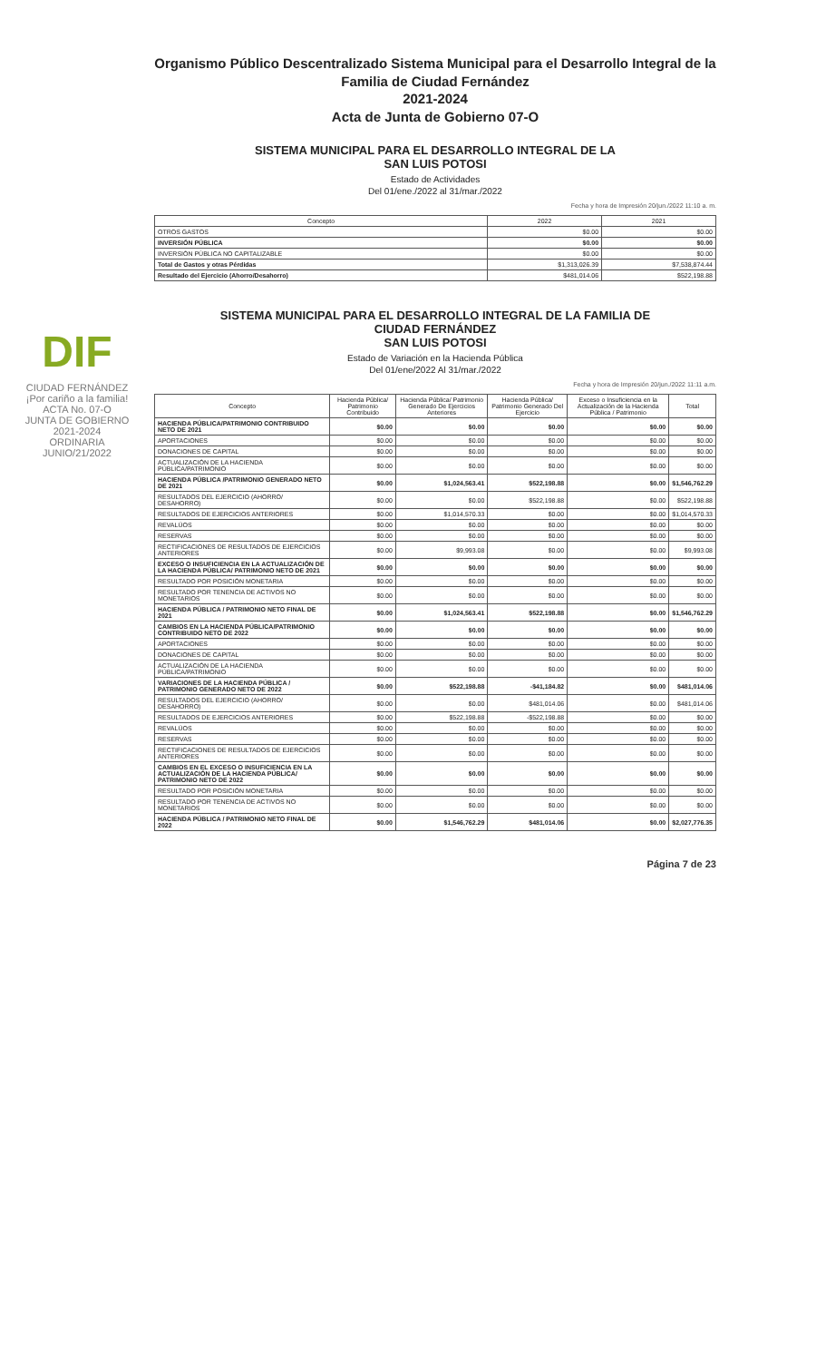DIF
CIUDAD FERNÁNDEZ
¡Por cariño a la familia!
ACTA No. 07-O
JUNTA DE GOBIERNO
2021-2024
ORDINARIA
JUNIO/21/2022
Organismo Público Descentralizado Sistema Municipal para el Desarrollo Integral de la Familia de Ciudad Fernández
2021-2024
Acta de Junta de Gobierno 07-O
SISTEMA MUNICIPAL PARA EL DESARROLLO INTEGRAL DE LA
SAN LUIS POTOSI
Estado de Actividades
Del 01/ene./2022 al 31/mar./2022
Fecha y hora de Impresión 20/jun./2022 11:10 a. m.
| Concepto | 2022 | 2021 |
| --- | --- | --- |
| OTROS GASTOS | $0.00 | $0.00 |
| INVERSIÓN PÚBLICA | $0.00 | $0.00 |
| INVERSIÓN PÚBLICA NO CAPITALIZABLE | $0.00 | $0.00 |
| Total de Gastos y otras Pérdidas | $1,313,026.39 | $7,538,874.44 |
| Resultado del Ejercicio (Ahorro/Desahorro) | $481,014.06 | $522,198.88 |
SISTEMA MUNICIPAL PARA EL DESARROLLO INTEGRAL DE LA FAMILIA DE
CIUDAD FERNÁNDEZ
SAN LUIS POTOSI
Estado de Variación en la Hacienda Pública
Del 01/ene/2022 Al 31/mar./2022
Fecha y hora de Impresión 20/jun./2022 11:11 a.m.
| Concepto | Hacienda Pública/ Patrimonio Contribuido | Hacienda Pública/ Patrimonio Generado De Ejercicios Anteriores | Hacienda Pública/ Patrimonio Generado Del Ejercicio | Exceso o Insuficiencia en la Actualización de la Hacienda Pública / Patrimonio | Total |
| --- | --- | --- | --- | --- | --- |
| HACIENDA PÚBLICA/PATRIMONIO CONTRIBUIDO NETO DE 2021 | $0.00 | $0.00 | $0.00 | $0.00 | $0.00 |
| APORTACIONES | $0.00 | $0.00 | $0.00 | $0.00 | $0.00 |
| DONACIONES DE CAPITAL | $0.00 | $0.00 | $0.00 | $0.00 | $0.00 |
| ACTUALIZACIÓN DE LA HACIENDA PÚBLICA/PATRIMONIO | $0.00 | $0.00 | $0.00 | $0.00 | $0.00 |
| HACIENDA PÚBLICA /PATRIMONIO GENERADO NETO DE 2021 | $0.00 | $1,024,563.41 | $522,198.88 | $0.00 | $1,546,762.29 |
| RESULTADOS DEL EJERCICIO (AHORRO/ DESAHORRO) | $0.00 | $0.00 | $522,198.88 | $0.00 | $522,198.88 |
| RESULTADOS DE EJERCICIOS ANTERIORES | $0.00 | $1,014,570.33 | $0.00 | $0.00 | $1,014,570.33 |
| REVALÚOS | $0.00 | $0.00 | $0.00 | $0.00 | $0.00 |
| RESERVAS | $0.00 | $0.00 | $0.00 | $0.00 | $0.00 |
| RECTIFICACIONES DE RESULTADOS DE EJERCICIOS ANTERIORES | $0.00 | $9,993.08 | $0.00 | $0.00 | $9,993.08 |
| EXCESO O INSUFICIENCIA EN LA ACTUALIZACIÓN DE LA HACIENDA PÚBLICA/ PATRIMONIO NETO DE 2021 | $0.00 | $0.00 | $0.00 | $0.00 | $0.00 |
| RESULTADO POR POSICIÓN MONETARIA | $0.00 | $0.00 | $0.00 | $0.00 | $0.00 |
| RESULTADO POR TENENCIA DE ACTIVOS NO MONETARIOS | $0.00 | $0.00 | $0.00 | $0.00 | $0.00 |
| HACIENDA PÚBLICA / PATRIMONIO NETO FINAL DE 2021 | $0.00 | $1,024,563.41 | $522,198.88 | $0.00 | $1,546,762.29 |
| CAMBIOS EN LA HACIENDA PÚBLICA/PATRIMONIO CONTRIBUIDO NETO DE 2022 | $0.00 | $0.00 | $0.00 | $0.00 | $0.00 |
| APORTACIONES | $0.00 | $0.00 | $0.00 | $0.00 | $0.00 |
| DONACIONES DE CAPITAL | $0.00 | $0.00 | $0.00 | $0.00 | $0.00 |
| ACTUALIZACIÓN DE LA HACIENDA PÚBLICA/PATRIMONIO | $0.00 | $0.00 | $0.00 | $0.00 | $0.00 |
| VARIACIONES DE LA HACIENDA PÚBLICA / PATRIMONIO GENERADO NETO DE 2022 | $0.00 | $522,198.88 | -$41,184.82 | $0.00 | $481,014.06 |
| RESULTADOS DEL EJERCICIO (AHORRO/ DESAHORRO) | $0.00 | $0.00 | $481,014.06 | $0.00 | $481,014.06 |
| RESULTADOS DE EJERCICIOS ANTERIORES | $0.00 | $522,198.88 | -$522,198.88 | $0.00 | $0.00 |
| REVALÚOS | $0.00 | $0.00 | $0.00 | $0.00 | $0.00 |
| RESERVAS | $0.00 | $0.00 | $0.00 | $0.00 | $0.00 |
| RECTIFICACIONES DE RESULTADOS DE EJERCICIOS ANTERIORES | $0.00 | $0.00 | $0.00 | $0.00 | $0.00 |
| CAMBIOS EN EL EXCESO O INSUFICIENCIA EN LA ACTUALIZACIÓN DE LA HACIENDA PÚBLICA/ PATRIMONIO NETO DE 2022 | $0.00 | $0.00 | $0.00 | $0.00 | $0.00 |
| RESULTADO POR POSICIÓN MONETARIA | $0.00 | $0.00 | $0.00 | $0.00 | $0.00 |
| RESULTADO POR TENENCIA DE ACTIVOS NO MONETARIOS | $0.00 | $0.00 | $0.00 | $0.00 | $0.00 |
| HACIENDA PÚBLICA / PATRIMONIO NETO FINAL DE 2022 | $0.00 | $1,546,762.29 | $481,014.06 | $0.00 | $2,027,776.35 |
Página 7 de 23